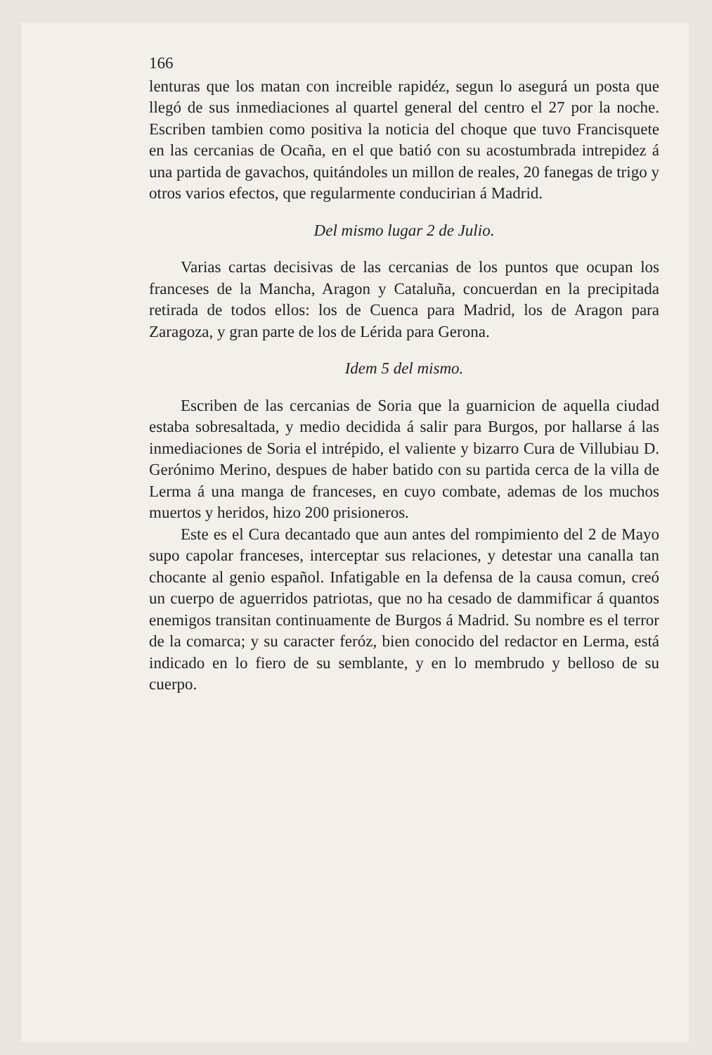166
lenturas que los matan con increible rapidéz, segun lo asegurá un posta que llegó de sus inmediaciones al quartel general del centro el 27 por la noche. Escriben tambien como positiva la noticia del choque que tuvo Francisquete en las cercanias de Ocaña, en el que batió con su acostumbrada intrepidez á una partida de gavachos, quitándoles un millon de reales, 20 fanegas de trigo y otros varios efectos, que regularmente conducirian á Madrid.
Del mismo lugar 2 de Julio.
Varias cartas decisivas de las cercanias de los puntos que ocupan los franceses de la Mancha, Aragon y Cataluña, concuerdan en la precipitada retirada de todos ellos: los de Cuenca para Madrid, los de Aragon para Zaragoza, y gran parte de los de Lérida para Gerona.
Idem 5 del mismo.
Escriben de las cercanias de Soria que la guarnicion de aquella ciudad estaba sobresaltada, y medio decidida á salir para Burgos, por hallarse á las inmediaciones de Soria el intrépido, el valiente y bizarro Cura de Villubiau D. Gerónimo Merino, despues de haber batido con su partida cerca de la villa de Lerma á una manga de franceses, en cuyo combate, ademas de los muchos muertos y heridos, hizo 200 prisioneros.
Este es el Cura decantado que aun antes del rompimiento del 2 de Mayo supo capolar franceses, interceptar sus relaciones, y detestar una canalla tan chocante al genio español. Infatigable en la defensa de la causa comun, creó un cuerpo de aguerridos patriotas, que no ha cesado de dammificar á quantos enemigos transitan continuamente de Burgos á Madrid. Su nombre es el terror de la comarca; y su caracter feróz, bien conocido del redactor en Lerma, está indicado en lo fiero de su semblante, y en lo membrudo y belloso de su cuerpo.